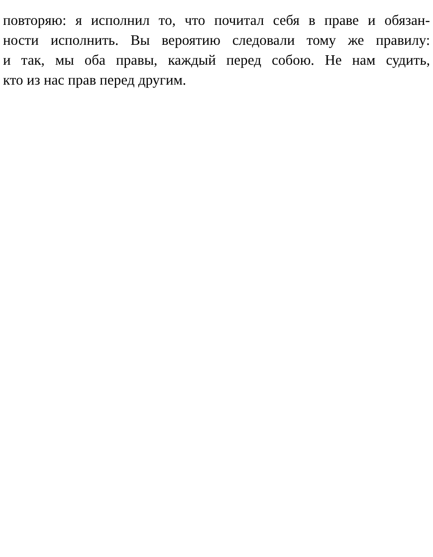повторяю: я исполнил то, что почитал себя в праве и обязан-
ности исполнить. Вы вероятию следовали тому же правилу:
и так, мы оба правы, каждый перед собою. Не нам судить,
кто из нас прав перед другим.